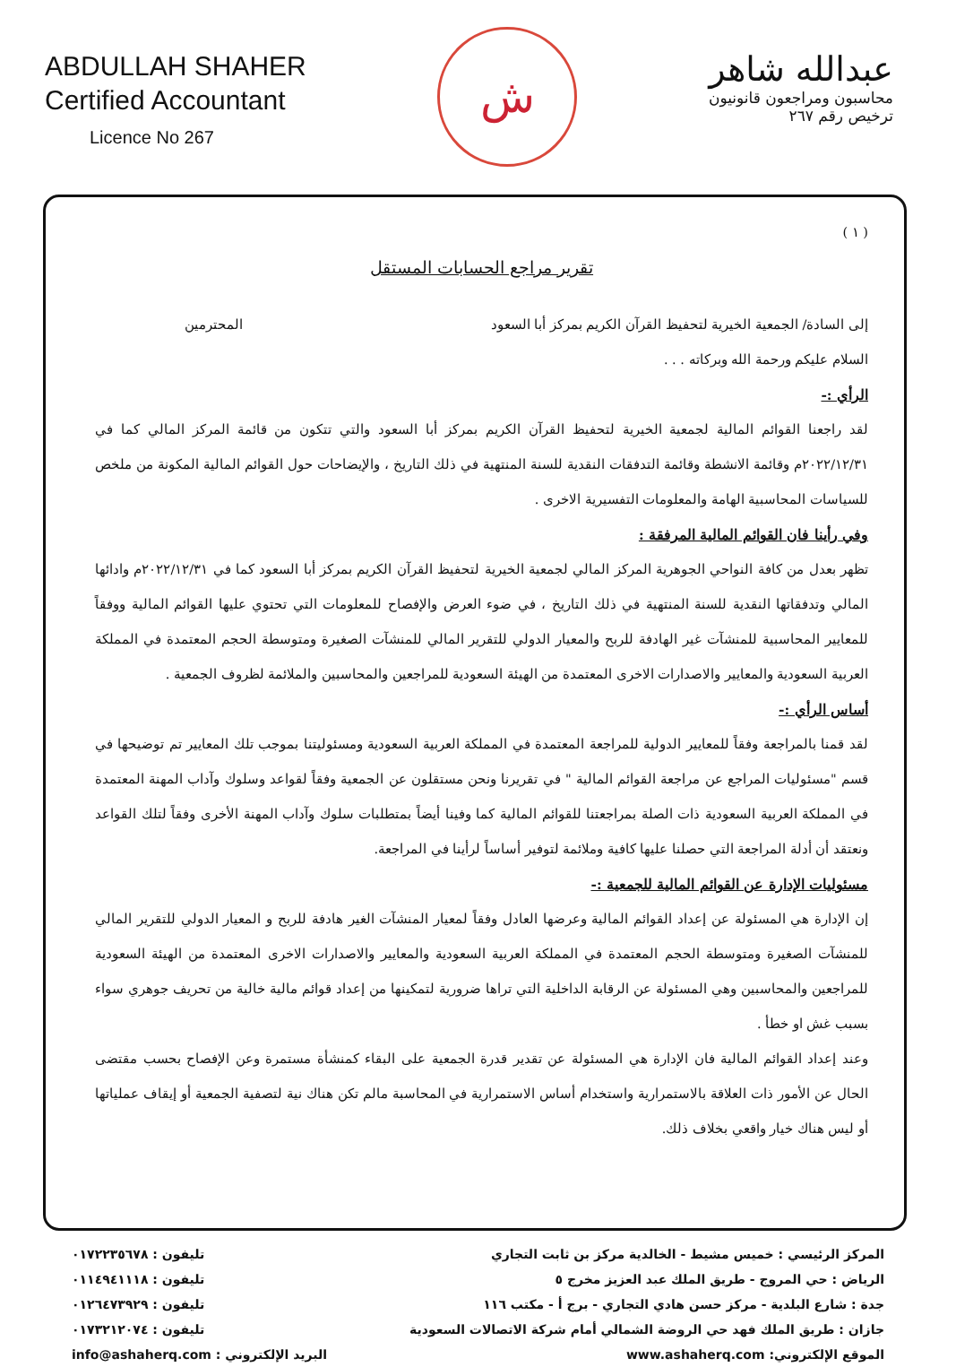ABDULLAH SHAHER
Certified Accountant
Licence No 267
ش
عبدالله شاهر
محاسبون ومراجعون قانونيون
ترخيص رقم ٢٦٧
( ١ )
تقرير مراجع الحسابات المستقل
إلى السادة/ الجمعية الخيرية لتحفيظ القرآن الكريم بمركز أبا السعود المحترمين
السلام عليكم ورحمة الله وبركاته . . .
الرأي :-
لقد راجعنا القوائم المالية لجمعية الخيرية لتحفيظ القرآن الكريم بمركز أبا السعود والتي تتكون من قائمة المركز المالي كما في ٢٠٢٢/١٢/٣١م وقائمة الانشطة وقائمة التدفقات النقدية للسنة المنتهية في ذلك التاريخ ، والإيضاحات حول القوائم المالية المكونة من ملخص للسياسات المحاسبية الهامة والمعلومات التفسيرية الاخرى .
وفي رأينا فان القوائم المالية المرفقة :
تظهر بعدل من كافة النواحي الجوهرية المركز المالي لجمعية الخيرية لتحفيظ القرآن الكريم بمركز أبا السعود كما في ٢٠٢٢/١٢/٣١م وادائها المالي وتدفقاتها النقدية للسنة المنتهية في ذلك التاريخ ، في ضوء العرض والإفصاح للمعلومات التي تحتوي عليها القوائم المالية ووفقاً للمعايير المحاسبية للمنشآت غير الهادفة للربح والمعيار الدولي للتقرير المالي للمنشآت الصغيرة ومتوسطة الحجم المعتمدة في المملكة العربية السعودية والمعايير والاصدارات الاخرى المعتمدة من الهيئة السعودية للمراجعين والمحاسبين والملائمة لظروف الجمعية .
أساس الرأي :-
لقد قمنا بالمراجعة وفقاً للمعايير الدولية للمراجعة المعتمدة في المملكة العربية السعودية ومسئوليتنا بموجب تلك المعايير تم توضيحها في قسم "مسئوليات المراجع عن مراجعة القوائم المالية " في تقريرنا ونحن مستقلون عن الجمعية وفقاً لقواعد وسلوك وآداب المهنة المعتمدة في المملكة العربية السعودية ذات الصلة بمراجعتنا للقوائم المالية كما وفينا أيضاً بمتطلبات سلوك وآداب المهنة الأخرى وفقاً لتلك القواعد ونعتقد أن أدلة المراجعة التي حصلنا عليها كافية وملائمة لتوفير أساساً لرأينا في المراجعة.
مسئوليات الإدارة عن القوائم المالية للجمعية :-
إن الإدارة هي المسئولة عن إعداد القوائم المالية وعرضها العادل وفقاً لمعيار المنشآت الغير هادفة للربح و المعيار الدولي للتقرير المالي للمنشآت الصغيرة ومتوسطة الحجم المعتمدة في المملكة العربية السعودية والمعايير والاصدارات الاخرى المعتمدة من الهيئة السعودية للمراجعين والمحاسبين وهي المسئولة عن الرقابة الداخلية التي تراها ضرورية لتمكينها من إعداد قوائم مالية خالية من تحريف جوهري سواء بسبب غش او خطأ .
وعند إعداد القوائم المالية فان الإدارة هي المسئولة عن تقدير قدرة الجمعية على البقاء كمنشأة مستمرة وعن الإفصاح بحسب مقتضى الحال عن الأمور ذات العلاقة بالاستمرارية واستخدام أساس الاستمرارية في المحاسبة مالم تكن هناك نية لتصفية الجمعية أو إيقاف عملياتها أو ليس هناك خيار واقعي بخلاف ذلك.
المركز الرئيسي : خميس مشيط - الخالدية مركز بن ثابت التجاري تليفون : ٠١٧٢٢٣٥٦٧٨
الرياض : حي المروج - طريق الملك عبد العزيز مخرج ٥ تليفون : ٠١١٤٩٤١١١٨
جدة : شارع البلدية - مركز حسن هادي التجاري - برج أ - مكتب ١١٦ تليفون : ٠١٢٦٤٧٣٩٢٩
جازان : طريق الملك فهد حي الروضة الشمالي أمام شركة الاتصالات السعودية تليفون : ٠١٧٣٢١٢٠٧٤
الموقع الإلكتروني: www.ashaherq.com البريد الإلكتروني : info@ashaherq.com